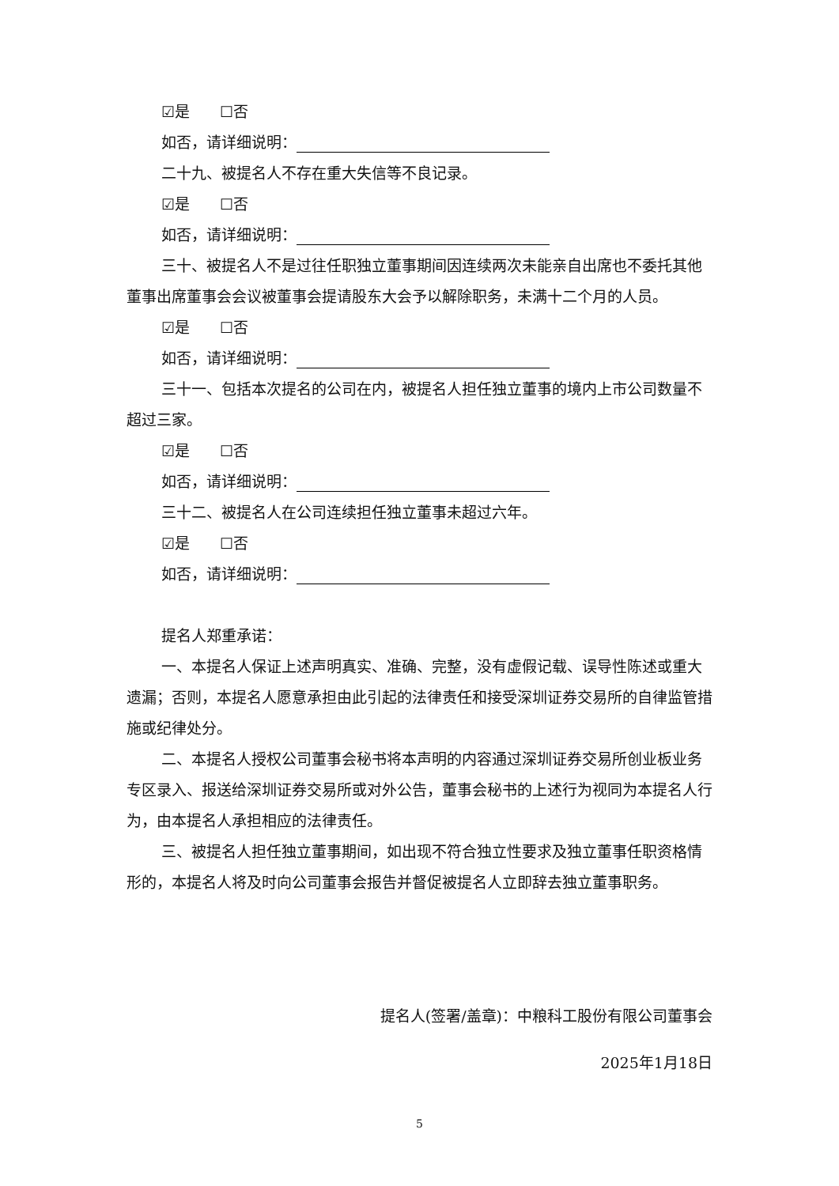☑是　　☐否
如否，请详细说明：
二十九、被提名人不存在重大失信等不良记录。
☑是　　☐否
如否，请详细说明：
三十、被提名人不是过往任职独立董事期间因连续两次未能亲自出席也不委托其他董事出席董事会会议被董事会提请股东大会予以解除职务，未满十二个月的人员。
☑是　　☐否
如否，请详细说明：
三十一、包括本次提名的公司在内，被提名人担任独立董事的境内上市公司数量不超过三家。
☑是　　☐否
如否，请详细说明：
三十二、被提名人在公司连续担任独立董事未超过六年。
☑是　　☐否
如否，请详细说明：
提名人郑重承诺：
一、本提名人保证上述声明真实、准确、完整，没有虚假记载、误导性陈述或重大遗漏；否则，本提名人愿意承担由此引起的法律责任和接受深圳证券交易所的自律监管措施或纪律处分。
二、本提名人授权公司董事会秘书将本声明的内容通过深圳证券交易所创业板业务专区录入、报送给深圳证券交易所或对外公告，董事会秘书的上述行为视同为本提名人行为，由本提名人承担相应的法律责任。
三、被提名人担任独立董事期间，如出现不符合独立性要求及独立董事任职资格情形的，本提名人将及时向公司董事会报告并督促被提名人立即辞去独立董事职务。
提名人(签署/盖章)：中粮科工股份有限公司董事会
2025年1月18日
5